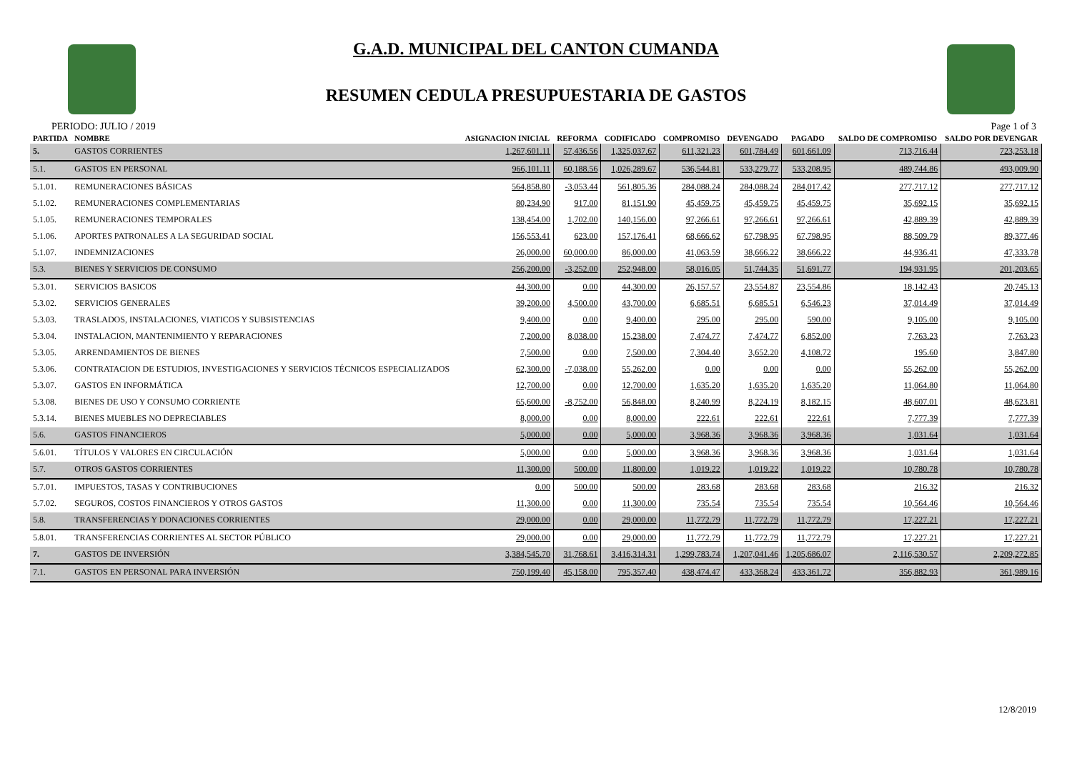G.A.D. MUNICIPAL DEL CANTON CUMANDA
RESUMEN CEDULA PRESUPUESTARIA DE GASTOS
PERIODO: JULIO / 2019 Page 1 of 3
| PARTIDA | NOMBRE | ASIGNACION INICIAL | REFORMA | CODIFICADO | COMPROMISO | DEVENGADO | PAGADO | SALDO DE COMPROMISO | SALDO POR DEVENGAR |
| --- | --- | --- | --- | --- | --- | --- | --- | --- | --- |
| 5. | GASTOS CORRIENTES | 1,267,601.11 | 57,436.56 | 1,325,037.67 | 611,321.23 | 601,784.49 | 601,661.09 | 713,716.44 | 723,253.18 |
| 5.1. | GASTOS EN PERSONAL | 966,101.11 | 60,188.56 | 1,026,289.67 | 536,544.81 | 533,279.77 | 533,208.95 | 489,744.86 | 493,009.90 |
| 5.1.01. | REMUNERACIONES BÁSICAS | 564,858.80 | -3,053.44 | 561,805.36 | 284,088.24 | 284,088.24 | 284,017.42 | 277,717.12 | 277,717.12 |
| 5.1.02. | REMUNERACIONES COMPLEMENTARIAS | 80,234.90 | 917.00 | 81,151.90 | 45,459.75 | 45,459.75 | 45,459.75 | 35,692.15 | 35,692.15 |
| 5.1.05. | REMUNERACIONES TEMPORALES | 138,454.00 | 1,702.00 | 140,156.00 | 97,266.61 | 97,266.61 | 97,266.61 | 42,889.39 | 42,889.39 |
| 5.1.06. | APORTES PATRONALES A LA SEGURIDAD SOCIAL | 156,553.41 | 623.00 | 157,176.41 | 68,666.62 | 67,798.95 | 67,798.95 | 88,509.79 | 89,377.46 |
| 5.1.07. | INDEMNIZACIONES | 26,000.00 | 60,000.00 | 86,000.00 | 41,063.59 | 38,666.22 | 38,666.22 | 44,936.41 | 47,333.78 |
| 5.3. | BIENES Y SERVICIOS DE CONSUMO | 256,200.00 | -3,252.00 | 252,948.00 | 58,016.05 | 51,744.35 | 51,691.77 | 194,931.95 | 201,203.65 |
| 5.3.01. | SERVICIOS BASICOS | 44,300.00 | 0.00 | 44,300.00 | 26,157.57 | 23,554.87 | 23,554.86 | 18,142.43 | 20,745.13 |
| 5.3.02. | SERVICIOS GENERALES | 39,200.00 | 4,500.00 | 43,700.00 | 6,685.51 | 6,685.51 | 6,546.23 | 37,014.49 | 37,014.49 |
| 5.3.03. | TRASLADOS, INSTALACIONES, VIATICOS Y SUBSISTENCIAS | 9,400.00 | 0.00 | 9,400.00 | 295.00 | 295.00 | 590.00 | 9,105.00 | 9,105.00 |
| 5.3.04. | INSTALACION, MANTENIMIENTO Y REPARACIONES | 7,200.00 | 8,038.00 | 15,238.00 | 7,474.77 | 7,474.77 | 6,852.00 | 7,763.23 | 7,763.23 |
| 5.3.05. | ARRENDAMIENTOS DE BIENES | 7,500.00 | 0.00 | 7,500.00 | 7,304.40 | 3,652.20 | 4,108.72 | 195.60 | 3,847.80 |
| 5.3.06. | CONTRATACION DE ESTUDIOS, INVESTIGACIONES Y SERVICIOS TÉCNICOS ESPECIALIZADOS | 62,300.00 | -7,038.00 | 55,262.00 | 0.00 | 0.00 | 0.00 | 55,262.00 | 55,262.00 |
| 5.3.07. | GASTOS EN INFORMÁTICA | 12,700.00 | 0.00 | 12,700.00 | 1,635.20 | 1,635.20 | 1,635.20 | 11,064.80 | 11,064.80 |
| 5.3.08. | BIENES DE USO Y CONSUMO CORRIENTE | 65,600.00 | -8,752.00 | 56,848.00 | 8,240.99 | 8,224.19 | 8,182.15 | 48,607.01 | 48,623.81 |
| 5.3.14. | BIENES MUEBLES NO DEPRECIABLES | 8,000.00 | 0.00 | 8,000.00 | 222.61 | 222.61 | 222.61 | 7,777.39 | 7,777.39 |
| 5.6. | GASTOS FINANCIEROS | 5,000.00 | 0.00 | 5,000.00 | 3,968.36 | 3,968.36 | 3,968.36 | 1,031.64 | 1,031.64 |
| 5.6.01. | TÍTULOS Y VALORES EN CIRCULACIÓN | 5,000.00 | 0.00 | 5,000.00 | 3,968.36 | 3,968.36 | 3,968.36 | 1,031.64 | 1,031.64 |
| 5.7. | OTROS GASTOS CORRIENTES | 11,300.00 | 500.00 | 11,800.00 | 1,019.22 | 1,019.22 | 1,019.22 | 10,780.78 | 10,780.78 |
| 5.7.01. | IMPUESTOS, TASAS Y CONTRIBUCIONES | 0.00 | 500.00 | 500.00 | 283.68 | 283.68 | 283.68 | 216.32 | 216.32 |
| 5.7.02. | SEGUROS, COSTOS FINANCIEROS Y OTROS GASTOS | 11,300.00 | 0.00 | 11,300.00 | 735.54 | 735.54 | 735.54 | 10,564.46 | 10,564.46 |
| 5.8. | TRANSFERENCIAS Y DONACIONES CORRIENTES | 29,000.00 | 0.00 | 29,000.00 | 11,772.79 | 11,772.79 | 11,772.79 | 17,227.21 | 17,227.21 |
| 5.8.01. | TRANSFERENCIAS CORRIENTES AL SECTOR PÚBLICO | 29,000.00 | 0.00 | 29,000.00 | 11,772.79 | 11,772.79 | 11,772.79 | 17,227.21 | 17,227.21 |
| 7. | GASTOS DE INVERSIÓN | 3,384,545.70 | 31,768.61 | 3,416,314.31 | 1,299,783.74 | 1,207,041.46 | 1,205,686.07 | 2,116,530.57 | 2,209,272.85 |
| 7.1. | GASTOS EN PERSONAL PARA INVERSIÓN | 750,199.40 | 45,158.00 | 795,357.40 | 438,474.47 | 433,368.24 | 433,361.72 | 356,882.93 | 361,989.16 |
12/8/2019